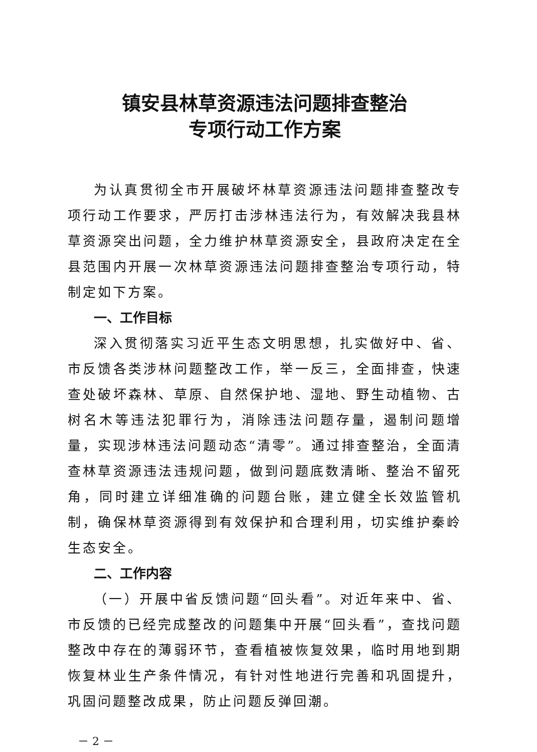镇安县林草资源违法问题排查整治
专项行动工作方案
为认真贯彻全市开展破坏林草资源违法问题排查整改专项行动工作要求，严厉打击涉林违法行为，有效解决我县林草资源突出问题，全力维护林草资源安全，县政府决定在全县范围内开展一次林草资源违法问题排查整治专项行动，特制定如下方案。
一、工作目标
深入贯彻落实习近平生态文明思想，扎实做好中、省、市反馈各类涉林问题整改工作，举一反三，全面排查，快速查处破坏森林、草原、自然保护地、湿地、野生动植物、古树名木等违法犯罪行为，消除违法问题存量，遏制问题增量，实现涉林违法问题动态“清零”。通过排查整治，全面清查林草资源违法违规问题，做到问题底数清晰、整治不留死角，同时建立详细准确的问题台账，建立健全长效监管机制，确保林草资源得到有效保护和合理利用，切实维护秦岭生态安全。
二、工作内容
（一）开展中省反馈问题“回头看”。对近年来中、省、市反馈的已经完成整改的问题集中开展“回头看”，查找问题整改中存在的薄弱环节，查看植被恢复效果，临时用地到期恢复林业生产条件情况，有针对性地进行完善和巩固提升，巩固问题整改成果，防止问题反弹回潮。
－ 2 －